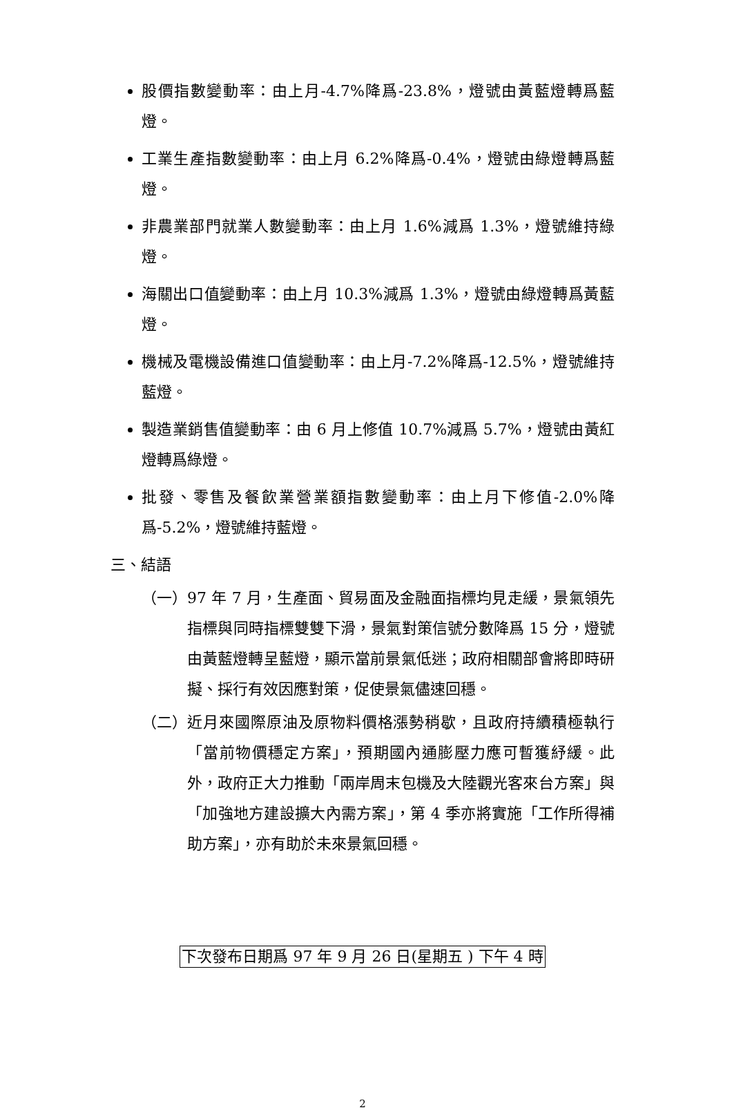股價指數變動率：由上月-4.7%降爲-23.8%，燈號由黃藍燈轉爲藍燈。
工業生產指數變動率：由上月 6.2%降爲-0.4%，燈號由綠燈轉爲藍燈。
非農業部門就業人數變動率：由上月 1.6%減爲 1.3%，燈號維持綠燈。
海關出口值變動率：由上月 10.3%減爲 1.3%，燈號由綠燈轉爲黃藍燈。
機械及電機設備進口值變動率：由上月-7.2%降爲-12.5%，燈號維持藍燈。
製造業銷售值變動率：由 6 月上修值 10.7%減爲 5.7%，燈號由黃紅燈轉爲綠燈。
批發、零售及餐飲業營業額指數變動率：由上月下修值-2.0%降爲-5.2%，燈號維持藍燈。
三、結語
（一） 97 年 7 月，生產面、貿易面及金融面指標均見走緩，景氣領先指標與同時指標雙雙下滑，景氣對策信號分數降爲 15 分，燈號由黃藍燈轉呈藍燈，顯示當前景氣低迷；政府相關部會將即時研擬、採行有效因應對策，促使景氣儘速回穩。
（二） 近月來國際原油及原物料價格漲勢稍歇，且政府持續積極執行「當前物價穩定方案」，預期國內通膨壓力應可暫獲紓緩。此外，政府正大力推動「兩岸周末包機及大陸觀光客來台方案」與「加強地方建設擴大內需方案」，第 4 季亦將實施「工作所得補助方案」，亦有助於未來景氣回穩。
下次發布日期爲 97 年 9 月 26 日(星期五 ) 下午 4 時
2